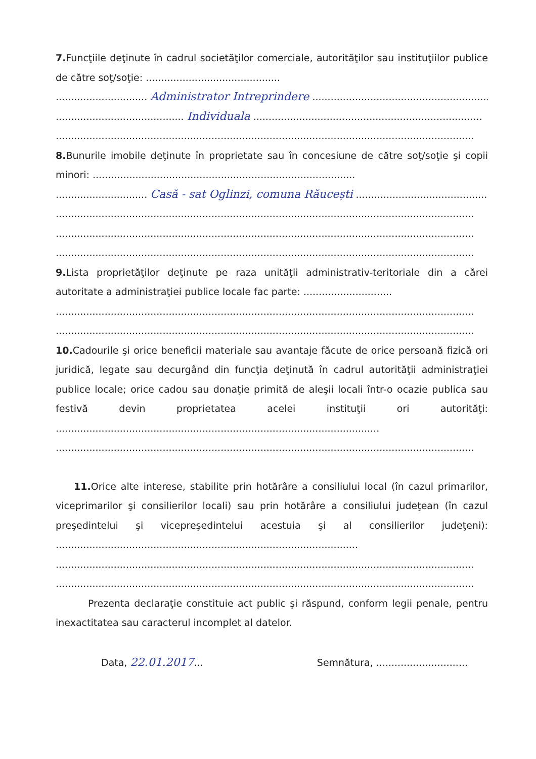7. Funcţiile deţinute în cadrul societăţilor comerciale, autorităţilor sau instituţiilor publice de către soţ/soţie: ............................................
.............................. Administrator Intreprindere ...............................................................
.......................................... Individuala ...........................................................................
.........................................................................................................................................
8. Bunurile imobile deţinute în proprietate sau în concesiune de către soţ/soţie şi copii minori: ......................................................................................
.............................. Casă - sat Oglinzi, comuna Răucești ..................................................
.........................................................................................................................................
.........................................................................................................................................
.........................................................................................................................................
9. Lista proprietăţilor deţinute pe raza unităţii administrativ-teritoriale din a cărei autoritate a administraţiei publice locale fac parte: .............................
.........................................................................................................................................
.........................................................................................................................................
10. Cadourile şi orice beneficii materiale sau avantaje făcute de orice persoană fizică ori juridică, legate sau decurgând din funcţia deţinută în cadrul autorităţii administraţiei publice locale; orice cadou sau donaţie primită de aleşii locali într-o ocazie publica sau festivă devin proprietatea acelei instituţii ori autorităţi: ..........................................................................................................
.........................................................................................................................................
11. Orice alte interese, stabilite prin hotărâre a consiliului local (în cazul primarilor, viceprimarilor şi consilierilor locali) sau prin hotărâre a consiliului judeţean (în cazul preşedintelui şi vicepreşedintelui acestuia şi al consilierilor judeţeni): ...................................................................................................
.........................................................................................................................................
.........................................................................................................................................
Prezenta declaraţie constituie act public şi răspund, conform legii penale, pentru inexactitatea sau caracterul incomplet al datelor.
Data, 22.01.2017... Semnătura, ..............................